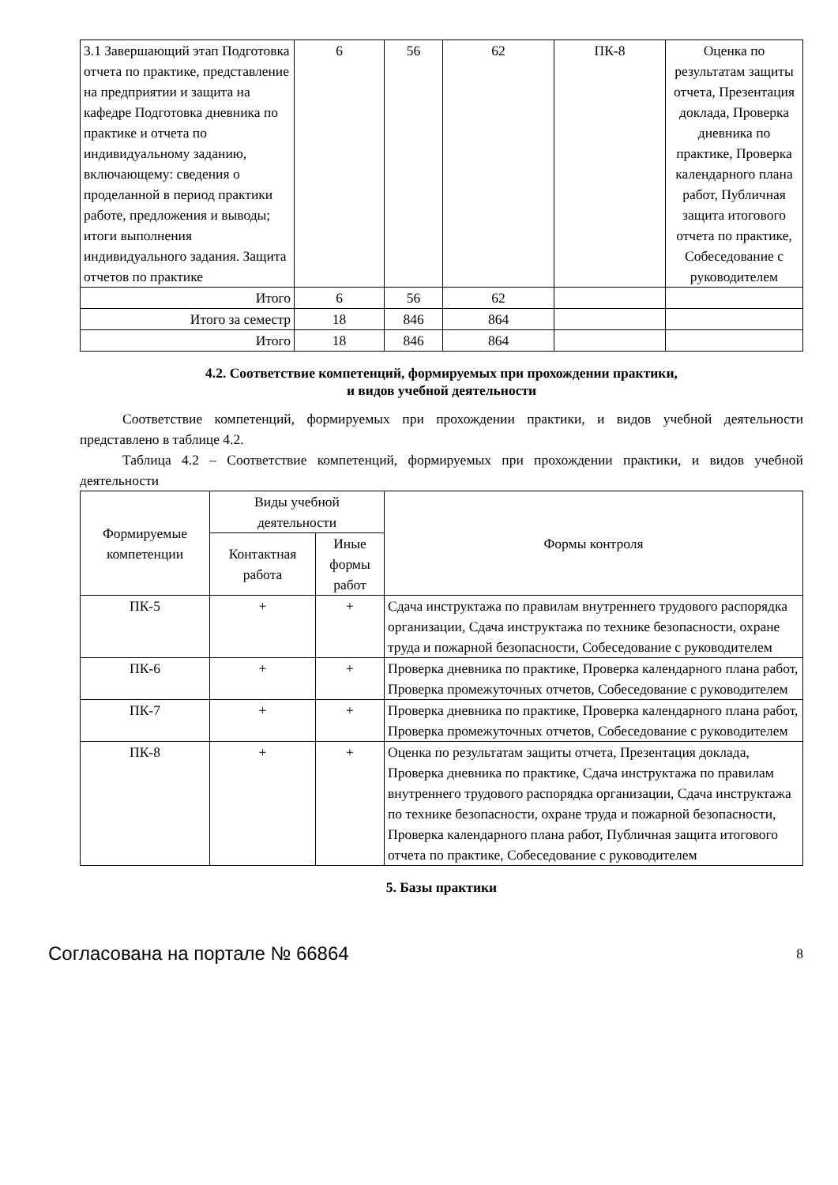| 3.1 Завершающий этап Подготовка отчета по практике, представление на предприятии и защита на кафедре Подготовка дневника по практике и отчета по индивидуальному заданию, включающему: сведения о проделанной в период практики работе, предложения и выводы; итоги выполнения индивидуального задания. Защита отчетов по практике | 6 | 56 | 62 | ПК-8 | Оценка по результатам защиты отчета, Презентация доклада, Проверка дневника по практике, Проверка календарного плана работ, Публичная защита итогового отчета по практике, Собеседование с руководителем |
| Итого | 6 | 56 | 62 | | |
| Итого за семестр | 18 | 846 | 864 | | |
| Итого | 18 | 846 | 864 | | |
4.2. Соответствие компетенций, формируемых при прохождении практики,
и видов учебной деятельности
Соответствие компетенций, формируемых при прохождении практики, и видов учебной деятельности представлено в таблице 4.2.
Таблица 4.2 – Соответствие компетенций, формируемых при прохождении практики, и видов учебной деятельности
| Формируемые компетенции | Виды учебной деятельности | | Формы контроля |
| --- | --- | --- | --- |
| | Контактная работа | Иные формы работ | |
| ПК-5 | + | + | Сдача инструктажа по правилам внутреннего трудового распорядка организации, Сдача инструктажа по технике безопасности, охране труда и пожарной безопасности, Собеседование с руководителем |
| ПК-6 | + | + | Проверка дневника по практике, Проверка календарного плана работ, Проверка промежуточных отчетов, Собеседование с руководителем |
| ПК-7 | + | + | Проверка дневника по практике, Проверка календарного плана работ, Проверка промежуточных отчетов, Собеседование с руководителем |
| ПК-8 | + | + | Оценка по результатам защиты отчета, Презентация доклада, Проверка дневника по практике, Сдача инструктажа по правилам внутреннего трудового распорядка организации, Сдача инструктажа по технике безопасности, охране труда и пожарной безопасности, Проверка календарного плана работ, Публичная защита итогового отчета по практике, Собеседование с руководителем |
5. Базы практики
Согласована на портале № 66864 8